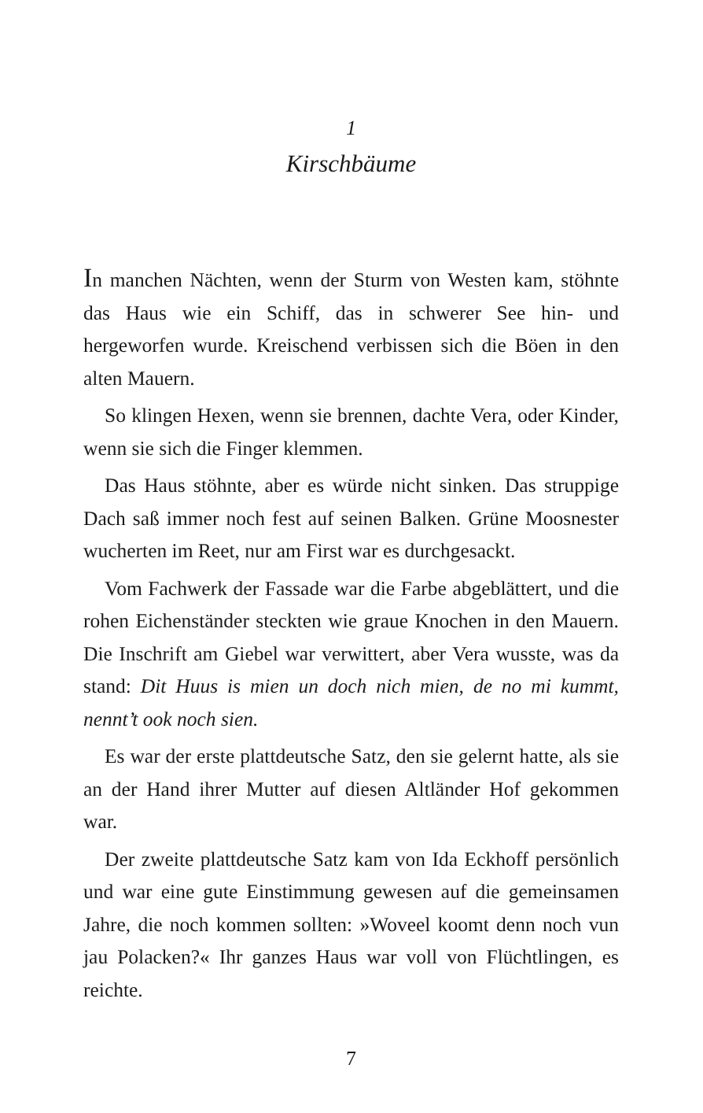1
Kirschbäume
In manchen Nächten, wenn der Sturm von Westen kam, stöhnte das Haus wie ein Schiff, das in schwerer See hin- und hergeworfen wurde. Kreischend verbissen sich die Böen in den alten Mauern.
So klingen Hexen, wenn sie brennen, dachte Vera, oder Kinder, wenn sie sich die Finger klemmen.
Das Haus stöhnte, aber es würde nicht sinken. Das struppige Dach saß immer noch fest auf seinen Balken. Grüne Moosnester wucherten im Reet, nur am First war es durchgesackt.
Vom Fachwerk der Fassade war die Farbe abgeblättert, und die rohen Eichenständer steckten wie graue Knochen in den Mauern. Die Inschrift am Giebel war verwittert, aber Vera wusste, was da stand: Dit Huus is mien un doch nich mien, de no mi kummt, nennt’t ook noch sien.
Es war der erste plattdeutsche Satz, den sie gelernt hatte, als sie an der Hand ihrer Mutter auf diesen Altländer Hof gekommen war.
Der zweite plattdeutsche Satz kam von Ida Eckhoff persönlich und war eine gute Einstimmung gewesen auf die gemeinsamen Jahre, die noch kommen sollten: »Woveel koomt denn noch vun jau Polacken?« Ihr ganzes Haus war voll von Flüchtlingen, es reichte.
7